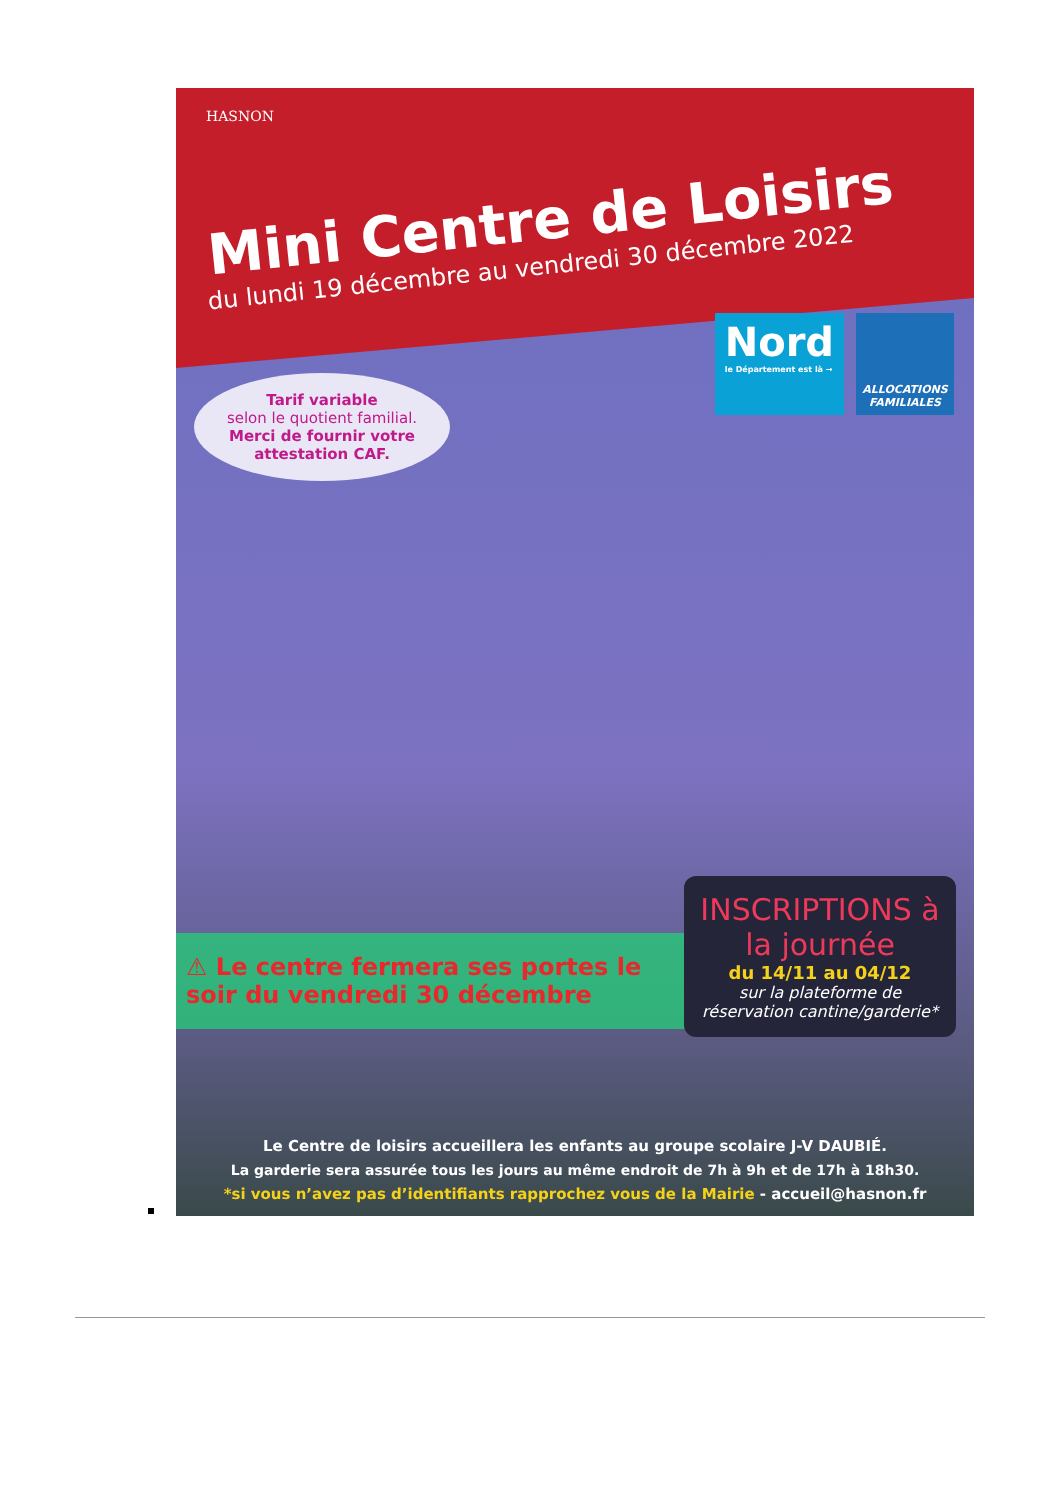HASNON
Mini Centre de Loisirs
du lundi 19 décembre au vendredi 30 décembre 2022
Nord
le Département est là →
ALLOCATIONS FAMILIALES
Tarif variable
selon le quotient familial.
Merci de fournir votre attestation CAF.
⚠ Le centre fermera ses portes le soir du vendredi 30 décembre
INSCRIPTIONS à la journée
du 14/11 au 04/12
sur la plateforme de réservation cantine/garderie*
Le Centre de loisirs accueillera les enfants au groupe scolaire J-V DAUBIÉ.
La garderie sera assurée tous les jours au même endroit de 7h à 9h et de 17h à 18h30.
*si vous n’avez pas d’identifiants rapprochez vous de la Mairie - accueil@hasnon.fr